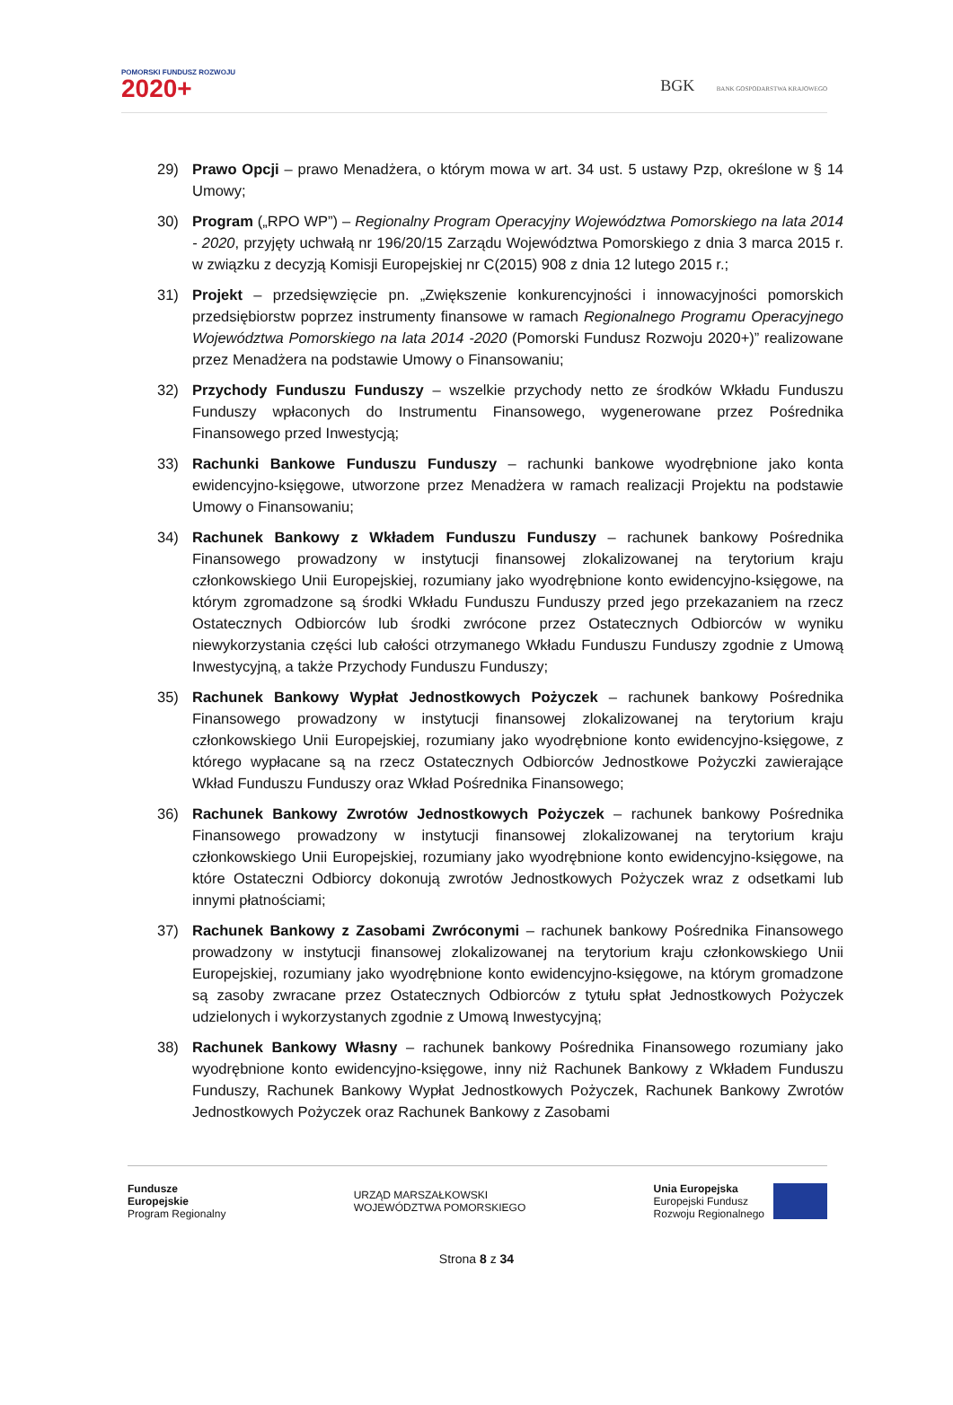POMORSKI FUNDUSZ ROZWOJU
2020+
BGK BANK GOSPODARSTWA KRAJOWEGO
29) Prawo Opcji – prawo Menadżera, o którym mowa w art. 34 ust. 5 ustawy Pzp, określone w § 14 Umowy;
30) Program („RPO WP”) – Regionalny Program Operacyjny Województwa Pomorskiego na lata 2014 - 2020, przyjęty uchwałą nr 196/20/15 Zarządu Województwa Pomorskiego z dnia 3 marca 2015 r. w związku z decyzją Komisji Europejskiej nr C(2015) 908 z dnia 12 lutego 2015 r.;
31) Projekt – przedsięwzięcie pn. „Zwiększenie konkurencyjności i innowacyjności pomorskich przedsiębiorstw poprzez instrumenty finansowe w ramach Regionalnego Programu Operacyjnego Województwa Pomorskiego na lata 2014 -2020 (Pomorski Fundusz Rozwoju 2020+)” realizowane przez Menadżera na podstawie Umowy o Finansowaniu;
32) Przychody Funduszu Funduszy – wszelkie przychody netto ze środków Wkładu Funduszu Funduszy wpłaconych do Instrumentu Finansowego, wygenerowane przez Pośrednika Finansowego przed Inwestycją;
33) Rachunki Bankowe Funduszu Funduszy – rachunki bankowe wyodrębnione jako konta ewidencyjno-księgowe, utworzone przez Menadżera w ramach realizacji Projektu na podstawie Umowy o Finansowaniu;
34) Rachunek Bankowy z Wkładem Funduszu Funduszy – rachunek bankowy Pośrednika Finansowego prowadzony w instytucji finansowej zlokalizowanej na terytorium kraju członkowskiego Unii Europejskiej, rozumiany jako wyodrębnione konto ewidencyjno-księgowe, na którym zgromadzone są środki Wkładu Funduszu Funduszy przed jego przekazaniem na rzecz Ostatecznych Odbiorców lub środki zwrócone przez Ostatecznych Odbiorców w wyniku niewykorzystania części lub całości otrzymanego Wkładu Funduszu Funduszy zgodnie z Umową Inwestycyjną, a także Przychody Funduszu Funduszy;
35) Rachunek Bankowy Wypłat Jednostkowych Pożyczek – rachunek bankowy Pośrednika Finansowego prowadzony w instytucji finansowej zlokalizowanej na terytorium kraju członkowskiego Unii Europejskiej, rozumiany jako wyodrębnione konto ewidencyjno-księgowe, z którego wypłacane są na rzecz Ostatecznych Odbiorców Jednostkowe Pożyczki zawierające Wkład Funduszu Funduszy oraz Wkład Pośrednika Finansowego;
36) Rachunek Bankowy Zwrotów Jednostkowych Pożyczek – rachunek bankowy Pośrednika Finansowego prowadzony w instytucji finansowej zlokalizowanej na terytorium kraju członkowskiego Unii Europejskiej, rozumiany jako wyodrębnione konto ewidencyjno-księgowe, na które Ostateczni Odbiorcy dokonują zwrotów Jednostkowych Pożyczek wraz z odsetkami lub innymi płatnościami;
37) Rachunek Bankowy z Zasobami Zwróconymi – rachunek bankowy Pośrednika Finansowego prowadzony w instytucji finansowej zlokalizowanej na terytorium kraju członkowskiego Unii Europejskiej, rozumiany jako wyodrębnione konto ewidencyjno-księgowe, na którym gromadzone są zasoby zwracane przez Ostatecznych Odbiorców z tytułu spłat Jednostkowych Pożyczek udzielonych i wykorzystanych zgodnie z Umową Inwestycyjną;
38) Rachunek Bankowy Własny – rachunek bankowy Pośrednika Finansowego rozumiany jako wyodrębnione konto ewidencyjno-księgowe, inny niż Rachunek Bankowy z Wkładem Funduszu Funduszy, Rachunek Bankowy Wypłat Jednostkowych Pożyczek, Rachunek Bankowy Zwrotów Jednostkowych Pożyczek oraz Rachunek Bankowy z Zasobami
Fundusze
Europejskie
Program Regionalny
URZĄD MARSZAŁKOWSKI
WOJEWÓDZTWA POMORSKIEGO
Unia Europejska
Europejski Fundusz
Rozwoju Regionalnego
Strona 8 z 34